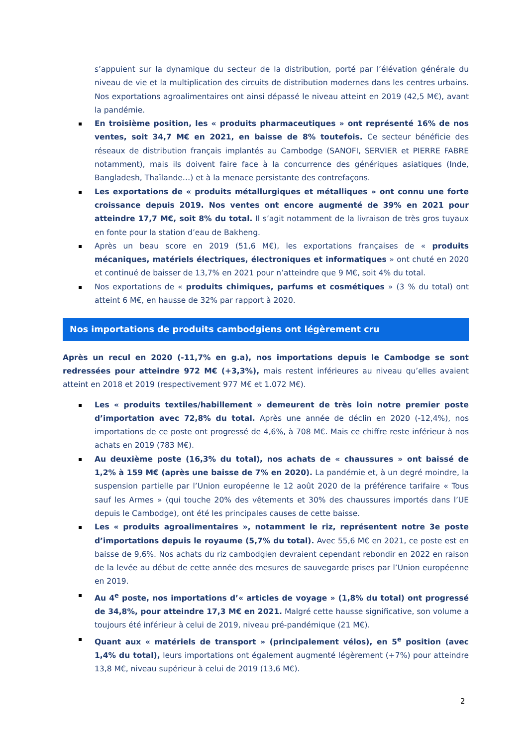s’appuient sur la dynamique du secteur de la distribution, porté par l’élévation générale du niveau de vie et la multiplication des circuits de distribution modernes dans les centres urbains. Nos exportations agroalimentaires ont ainsi dépassé le niveau atteint en 2019 (42,5 M€), avant la pandémie.
En troisième position, les « produits pharmaceutiques » ont représenté 16% de nos ventes, soit 34,7 M€ en 2021, en baisse de 8% toutefois. Ce secteur bénéficie des réseaux de distribution français implantés au Cambodge (SANOFI, SERVIER et PIERRE FABRE notamment), mais ils doivent faire face à la concurrence des génériques asiatiques (Inde, Bangladesh, Thaïlande…) et à la menace persistante des contrefaçons.
Les exportations de « produits métallurgiques et métalliques » ont connu une forte croissance depuis 2019. Nos ventes ont encore augmenté de 39% en 2021 pour atteindre 17,7 M€, soit 8% du total. Il s’agit notamment de la livraison de très gros tuyaux en fonte pour la station d’eau de Bakheng.
Après un beau score en 2019 (51,6 M€), les exportations françaises de « produits mécaniques, matériels électriques, électroniques et informatiques » ont chuté en 2020 et continué de baisser de 13,7% en 2021 pour n’atteindre que 9 M€, soit 4% du total.
Nos exportations de « produits chimiques, parfums et cosmétiques » (3 % du total) ont atteint 6 M€, en hausse de 32% par rapport à 2020.
Nos importations de produits cambodgiens ont légèrement cru
Après un recul en 2020 (-11,7% en g.a), nos importations depuis le Cambodge se sont redressées pour atteindre 972 M€ (+3,3%), mais restent inférieures au niveau qu’elles avaient atteint en 2018 et 2019 (respectivement 977 M€ et 1.072 M€).
Les « produits textiles/habillement » demeurent de très loin notre premier poste d’importation avec 72,8% du total. Après une année de déclin en 2020 (-12,4%), nos importations de ce poste ont progressé de 4,6%, à 708 M€. Mais ce chiffre reste inférieur à nos achats en 2019 (783 M€).
Au deuxième poste (16,3% du total), nos achats de « chaussures » ont baissé de 1,2% à 159 M€ (après une baisse de 7% en 2020). La pandémie et, à un degré moindre, la suspension partielle par l’Union européenne le 12 août 2020 de la préférence tarifaire « Tous sauf les Armes » (qui touche 20% des vêtements et 30% des chaussures importés dans l’UE depuis le Cambodge), ont été les principales causes de cette baisse.
Les « produits agroalimentaires », notamment le riz, représentent notre 3e poste d’importations depuis le royaume (5,7% du total). Avec 55,6 M€ en 2021, ce poste est en baisse de 9,6%. Nos achats du riz cambodgien devraient cependant rebondir en 2022 en raison de la levée au début de cette année des mesures de sauvegarde prises par l’Union européenne en 2019.
Au 4<sup>e</sup> poste, nos importations d’« articles de voyage » (1,8% du total) ont progressé de 34,8%, pour atteindre 17,3 M€ en 2021. Malgré cette hausse significative, son volume a toujours été inférieur à celui de 2019, niveau pré-pandémique (21 M€).
Quant aux « matériels de transport » (principalement vélos), en 5<sup>e</sup> position (avec 1,4% du total), leurs importations ont également augmenté légèrement (+7%) pour atteindre 13,8 M€, niveau supérieur à celui de 2019 (13,6 M€).
2